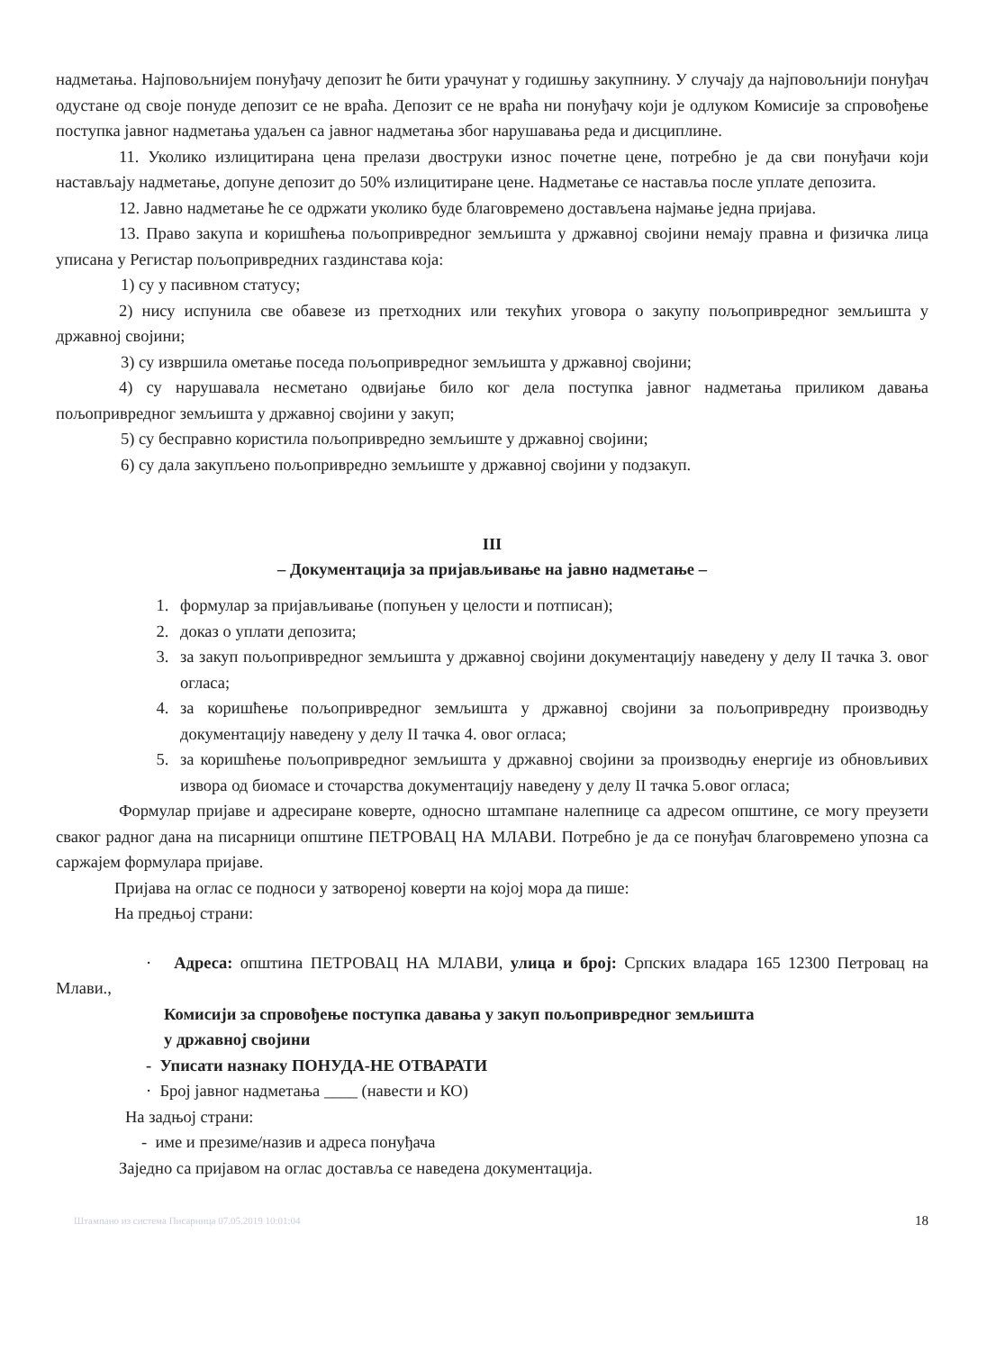надметања. Најповољнијем понуђачу депозит ће бити урачунат у годишњу закупнину. У случају да најповољнији понуђач одустане од своје понуде депозит се не враћа. Депозит се не враћа ни понуђачу који је одлуком Комисије за спровођење поступка јавног надметања удаљен са јавног надметања због нарушавања реда и дисциплине.
11. Уколико излицитирана цена прелази двоструки износ почетне цене, потребно је да сви понуђачи који настављају надметање, допуне депозит до 50% излицитиране цене. Надметање се наставља после уплате депозита.
12. Јавно надметање ће се одржати уколико буде благовремено достављена најмање једна пријава.
13. Право закупа и коришћења пољопривредног земљишта у државној својини немају правна и физичка лица уписана у Регистар пољопривредних газдинстава која:
1) су у пасивном статусу;
2) нису испунила све обавезе из претходних или текућих уговора о закупу пољопривредног земљишта у државној својини;
3) су извршила ометање поседа пољопривредног земљишта у државној својини;
4) су нарушавала несметано одвијање било ког дела поступка јавног надметања приликом давања пољопривредног земљишта у државној својини у закуп;
5) су бесправно користила пољопривредно земљиште у државној својини;
6) су дала закупљено пољопривредно земљиште у државној својини у подзакуп.
III
– Документација за пријављивање на јавно надметање –
1. формулар за пријављивање (попуњен у целости и потписан);
2. доказ о уплати депозита;
3. за закуп пољопривредног земљишта у државној својини документацију наведену у делу II тачка 3. овог огласа;
4. за коришћење пољопривредног земљишта у државној својини за пољопривредну производњу документацију наведену у делу II тачка 4. овог огласа;
5. за коришћење пољопривредног земљишта у државној својини за производњу енергије из обновљивих извора од биомасе и сточарства документацију наведену у делу II тачка 5.овог огласа;
Формулар пријаве и адресиране коверте, односно штампане налепнице са адресом општине, се могу преузети сваког радног дана на писарници општине ПЕТРОВАЦ НА МЛАВИ. Потребно је да се понуђач благовремено упозна са саржајем формулара пријаве.
Пријава на оглас се подноси у затвореној коверти на којој мора да пише:
На предњој страни:
· Адреса: општина ПЕТРОВАЦ НА МЛАВИ, улица и број: Српских владара 165 12300 Петровац на Млави.,
Комисији за спровођење поступка давања у закуп пољопривредног земљишта
у државној својини
- Уписати назнаку ПОНУДА-НЕ ОТВАРАТИ
· Број јавног надметања ____ (навести и КО)
На задњој страни:
- име и презиме/назив и адреса понуђача
Заједно са пријавом на оглас доставља се наведена документација.
Штампано из система Писарница 07.05.2019 10:01:04 18